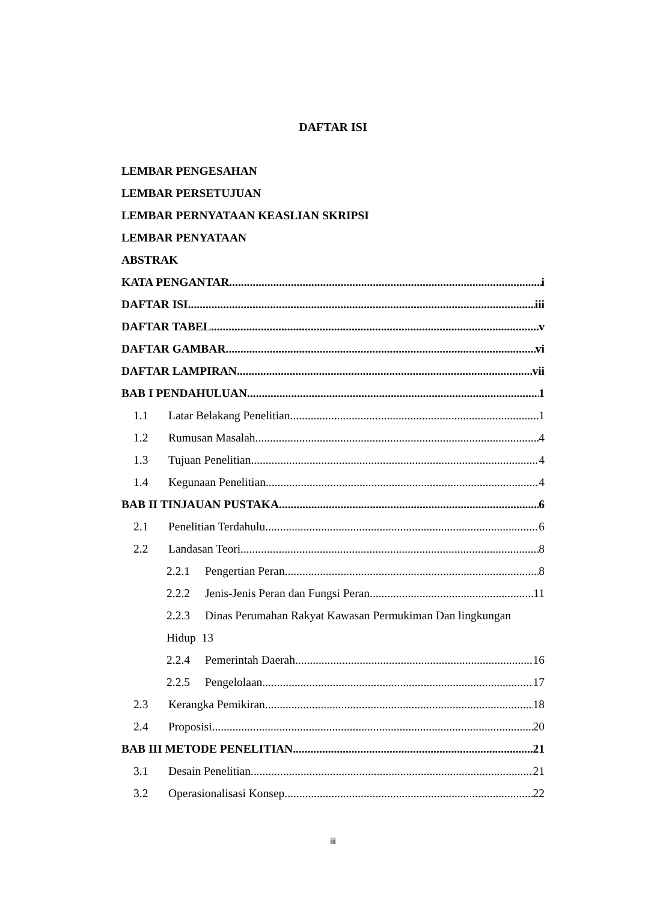DAFTAR ISI
LEMBAR PENGESAHAN
LEMBAR PERSETUJUAN
LEMBAR PERNYATAAN KEASLIAN SKRIPSI
LEMBAR PENYATAAN
ABSTRAK
KATA PENGANTAR i
DAFTAR ISI iii
DAFTAR TABEL v
DAFTAR GAMBAR vi
DAFTAR LAMPIRAN vii
BAB I PENDAHULUAN 1
1.1 Latar Belakang Penelitian 1
1.2 Rumusan Masalah 4
1.3 Tujuan Penelitian 4
1.4 Kegunaan Penelitian 4
BAB II TINJAUAN PUSTAKA 6
2.1 Penelitian Terdahulu 6
2.2 Landasan Teori 8
2.2.1 Pengertian Peran 8
2.2.2 Jenis-Jenis Peran dan Fungsi Peran 11
2.2.3 Dinas Perumahan Rakyat Kawasan Permukiman Dan lingkungan
Hidup 13
2.2.4 Pemerintah Daerah 16
2.2.5 Pengelolaan 17
2.3 Kerangka Pemikiran 18
2.4 Proposisi 20
BAB III METODE PENELITIAN 21
3.1 Desain Penelitian 21
3.2 Operasionalisasi Konsep 22
iii